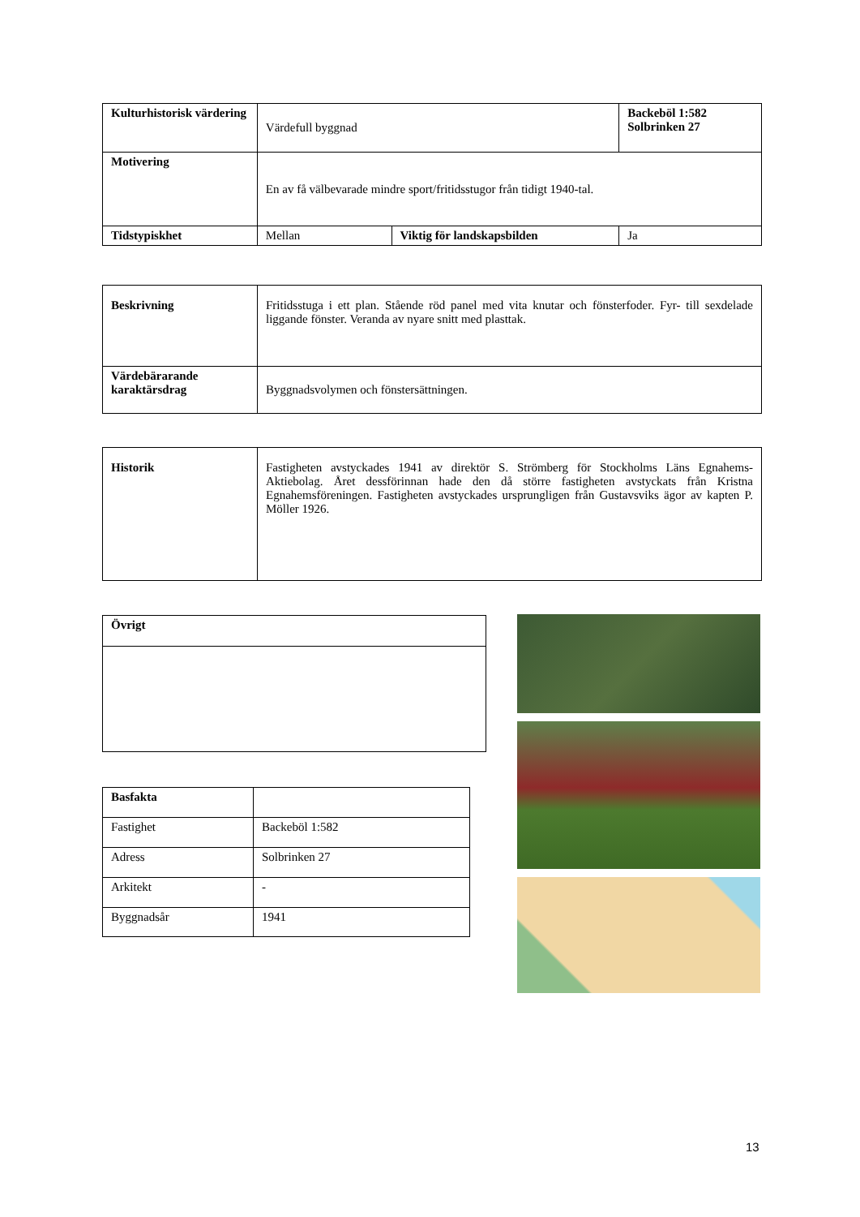| Kulturhistorisk värdering | Värdefull byggnad | | Backeböl 1:582 Solbrinken 27 |
| Motivering | En av få välbevarade mindre sport/fritidsstugor från tidigt 1940-tal. | | |
| Tidstypiskhet | Mellan | Viktig för landskapsbilden | Ja |
| Beskrivning | Fritidsstuga i ett plan. Stående röd panel med vita knutar och fönsterfoder. Fyr- till sexdelade liggande fönster. Veranda av nyare snitt med plasttak. |
| Värdebärarande karaktärsdrag | Byggnadsvolymen och fönstersättningen. |
| Historik | Fastigheten avstyckades 1941 av direktör S. Strömberg för Stockholms Läns Egnahems- Aktiebolag. Året dessförinnan hade den då större fastigheten avstyckats från Kristna Egnahemsföreningen. Fastigheten avstyckades ursprungligen från Gustavsviks ägor av kapten P. Möller 1926. |
| Övrigt |
| --- |
| Basfakta | |
| Fastighet | Backeböl 1:582 |
| Adress | Solbrinken 27 |
| Arkitekt | - |
| Byggnadsår | 1941 |
13